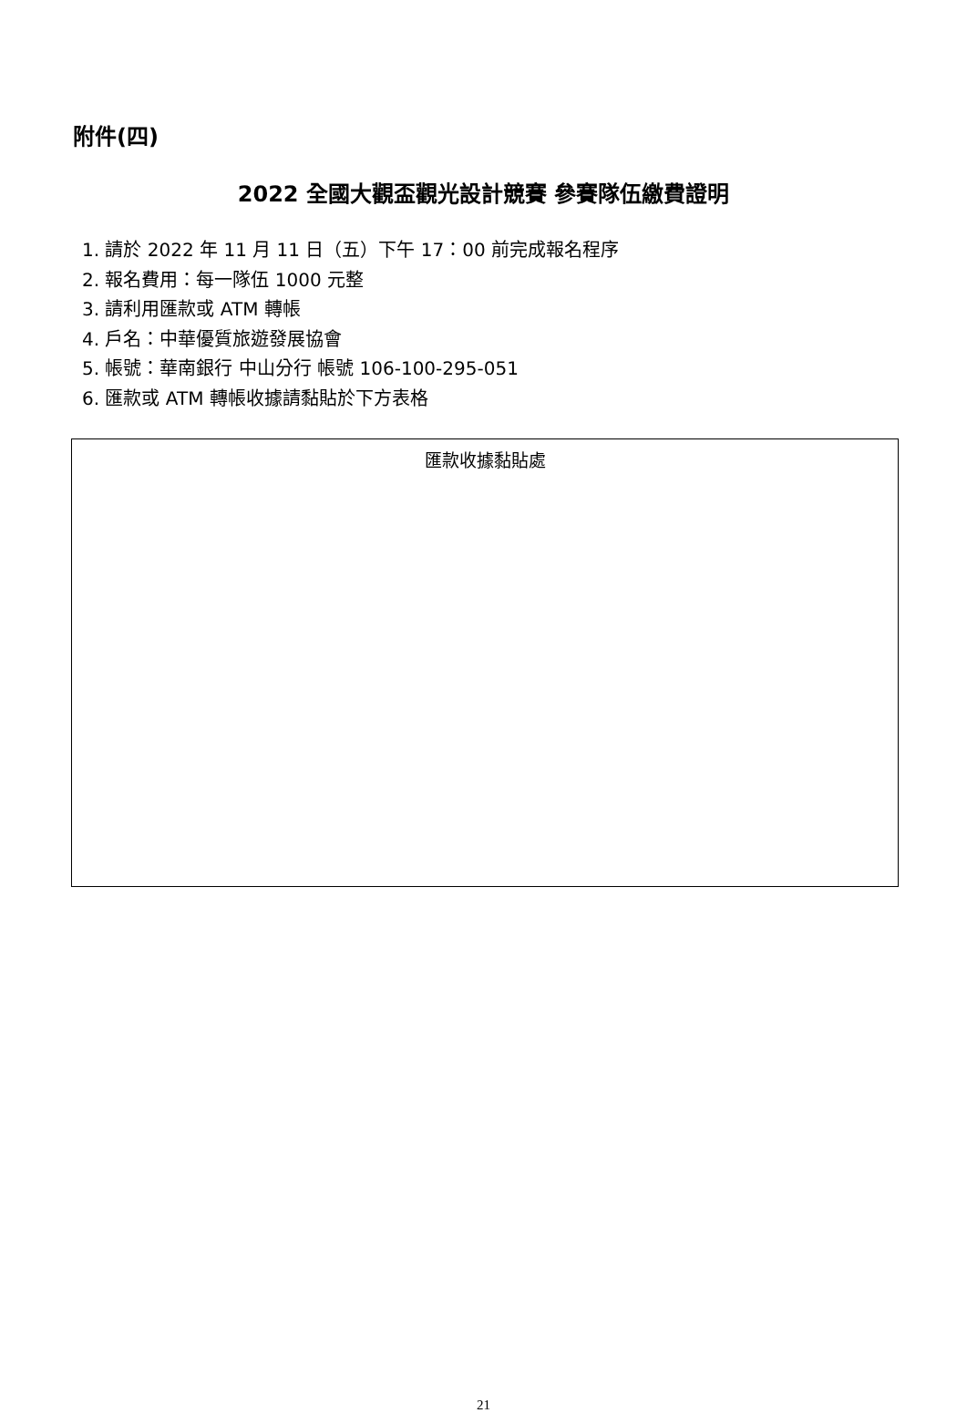附件(四)
2022 全國大觀盃觀光設計競賽 參賽隊伍繳費證明
1. 請於 2022 年 11 月 11 日（五）下午 17：00 前完成報名程序
2. 報名費用：每一隊伍 1000 元整
3. 請利用匯款或 ATM 轉帳
4. 戶名：中華優質旅遊發展協會
5. 帳號：華南銀行 中山分行 帳號 106-100-295-051
6. 匯款或 ATM 轉帳收據請黏貼於下方表格
| 匯款收據黏貼處 |
21